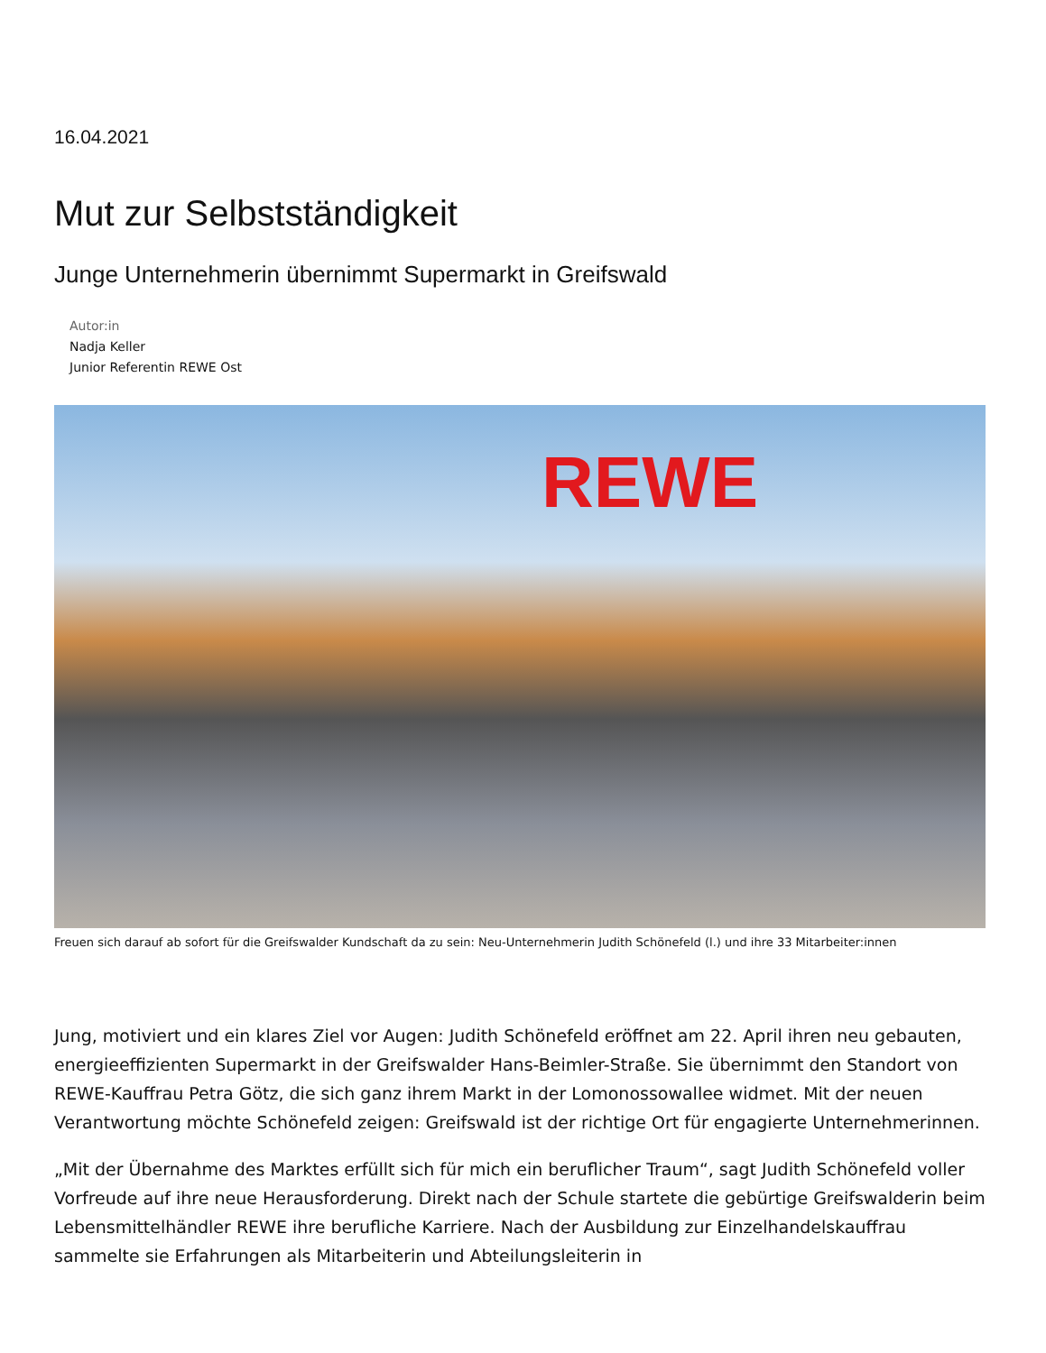16.04.2021
Mut zur Selbstständigkeit
Junge Unternehmerin übernimmt Supermarkt in Greifswald
Autor:in
Nadja Keller
Junior Referentin REWE Ost
REWE
Freuen sich darauf ab sofort für die Greifswalder Kundschaft da zu sein: Neu-Unternehmerin Judith Schönefeld (l.) und ihre 33 Mitarbeiter:innen
Jung, motiviert und ein klares Ziel vor Augen: Judith Schönefeld eröffnet am 22. April ihren neu gebauten, energieeffizienten Supermarkt in der Greifswalder Hans-Beimler-Straße. Sie übernimmt den Standort von REWE-Kauffrau Petra Götz, die sich ganz ihrem Markt in der Lomonossowallee widmet. Mit der neuen Verantwortung möchte Schönefeld zeigen: Greifswald ist der richtige Ort für engagierte Unternehmerinnen.
„Mit der Übernahme des Marktes erfüllt sich für mich ein beruflicher Traum“, sagt Judith Schönefeld voller Vorfreude auf ihre neue Herausforderung. Direkt nach der Schule startete die gebürtige Greifswalderin beim Lebensmittelhändler REWE ihre berufliche Karriere. Nach der Ausbildung zur Einzelhandelskauffrau sammelte sie Erfahrungen als Mitarbeiterin und Abteilungsleiterin in